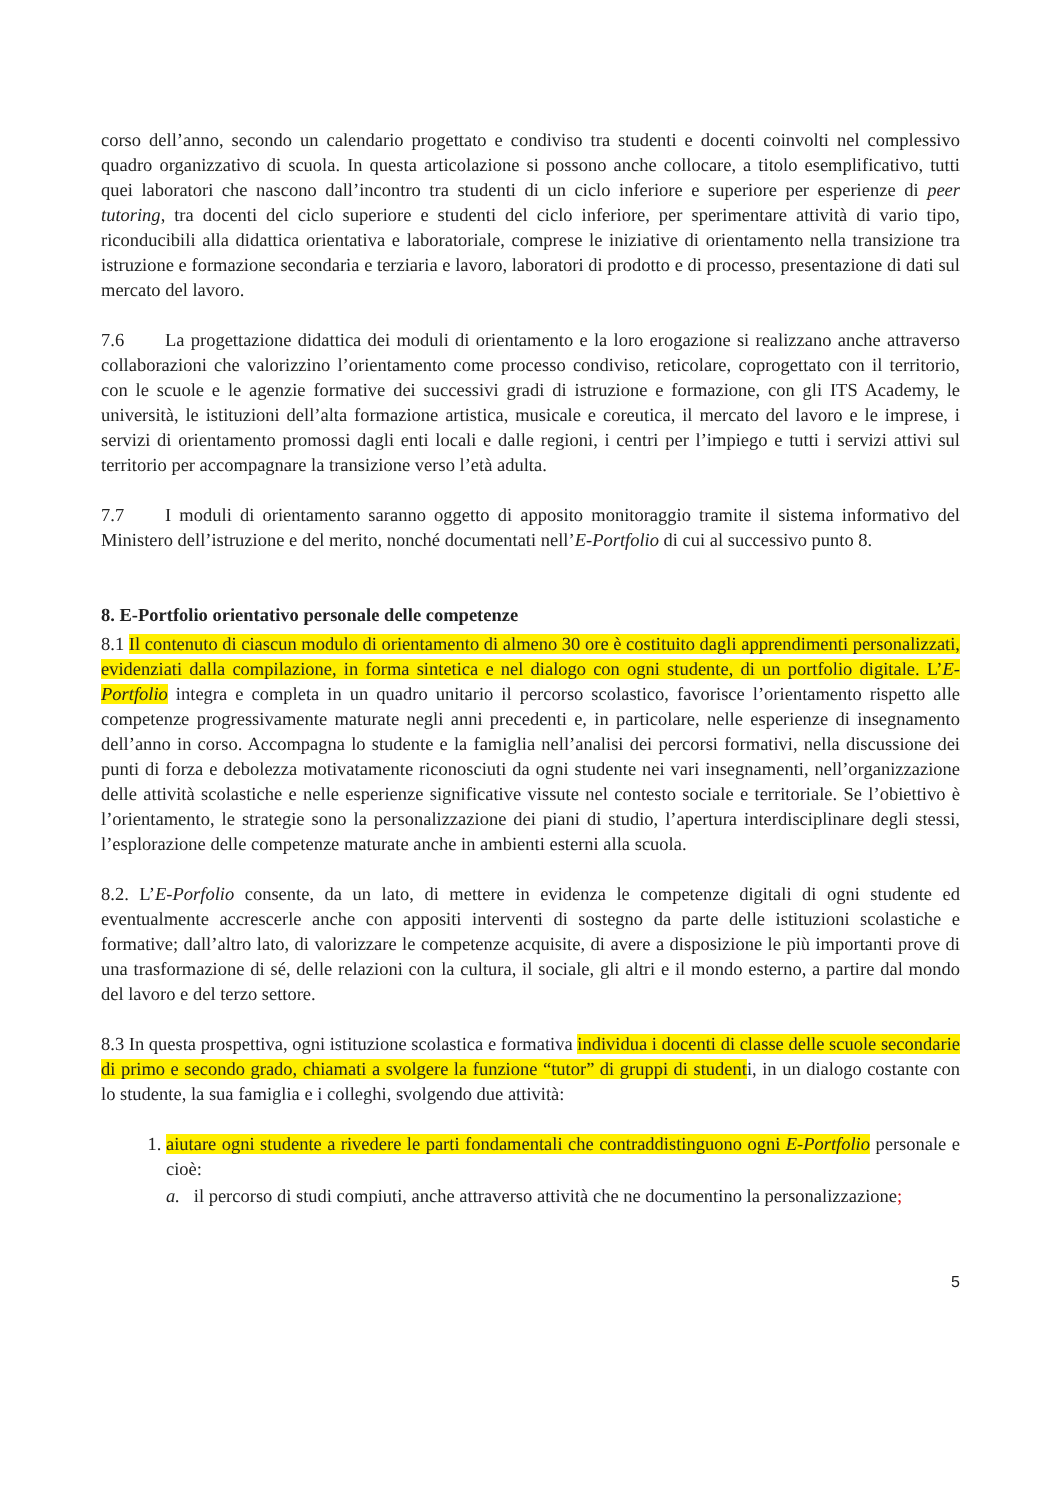corso dell’anno, secondo un calendario progettato e condiviso tra studenti e docenti coinvolti nel complessivo quadro organizzativo di scuola. In questa articolazione si possono anche collocare, a titolo esemplificativo, tutti quei laboratori che nascono dall’incontro tra studenti di un ciclo inferiore e superiore per esperienze di peer tutoring, tra docenti del ciclo superiore e studenti del ciclo inferiore, per sperimentare attività di vario tipo, riconducibili alla didattica orientativa e laboratoriale, comprese le iniziative di orientamento nella transizione tra istruzione e formazione secondaria e terziaria e lavoro, laboratori di prodotto e di processo, presentazione di dati sul mercato del lavoro.
7.6 La progettazione didattica dei moduli di orientamento e la loro erogazione si realizzano anche attraverso collaborazioni che valorizzino l’orientamento come processo condiviso, reticolare, coprogettato con il territorio, con le scuole e le agenzie formative dei successivi gradi di istruzione e formazione, con gli ITS Academy, le università, le istituzioni dell’alta formazione artistica, musicale e coreutica, il mercato del lavoro e le imprese, i servizi di orientamento promossi dagli enti locali e dalle regioni, i centri per l’impiego e tutti i servizi attivi sul territorio per accompagnare la transizione verso l’età adulta.
7.7 I moduli di orientamento saranno oggetto di apposito monitoraggio tramite il sistema informativo del Ministero dell’istruzione e del merito, nonché documentati nell’E-Portfolio di cui al successivo punto 8.
8. E-Portfolio orientativo personale delle competenze
8.1 Il contenuto di ciascun modulo di orientamento di almeno 30 ore è costituito dagli apprendimenti personalizzati, evidenziati dalla compilazione, in forma sintetica e nel dialogo con ogni studente, di un portfolio digitale. L’E-Portfolio integra e completa in un quadro unitario il percorso scolastico, favorisce l’orientamento rispetto alle competenze progressivamente maturate negli anni precedenti e, in particolare, nelle esperienze di insegnamento dell’anno in corso. Accompagna lo studente e la famiglia nell’analisi dei percorsi formativi, nella discussione dei punti di forza e debolezza motivatamente riconosciuti da ogni studente nei vari insegnamenti, nell’organizzazione delle attività scolastiche e nelle esperienze significative vissute nel contesto sociale e territoriale. Se l’obiettivo è l’orientamento, le strategie sono la personalizzazione dei piani di studio, l’apertura interdisciplinare degli stessi, l’esplorazione delle competenze maturate anche in ambienti esterni alla scuola.
8.2. L’E-Porfolio consente, da un lato, di mettere in evidenza le competenze digitali di ogni studente ed eventualmente accrescerle anche con appositi interventi di sostegno da parte delle istituzioni scolastiche e formative; dall’altro lato, di valorizzare le competenze acquisite, di avere a disposizione le più importanti prove di una trasformazione di sé, delle relazioni con la cultura, il sociale, gli altri e il mondo esterno, a partire dal mondo del lavoro e del terzo settore.
8.3 In questa prospettiva, ogni istituzione scolastica e formativa individua i docenti di classe delle scuole secondarie di primo e secondo grado, chiamati a svolgere la funzione “tutor” di gruppi di studenti, in un dialogo costante con lo studente, la sua famiglia e i colleghi, svolgendo due attività:
1. aiutare ogni studente a rivedere le parti fondamentali che contraddistinguono ogni E-Portfolio personale e cioè:
a. il percorso di studi compiuti, anche attraverso attività che ne documentino la personalizzazione;
5